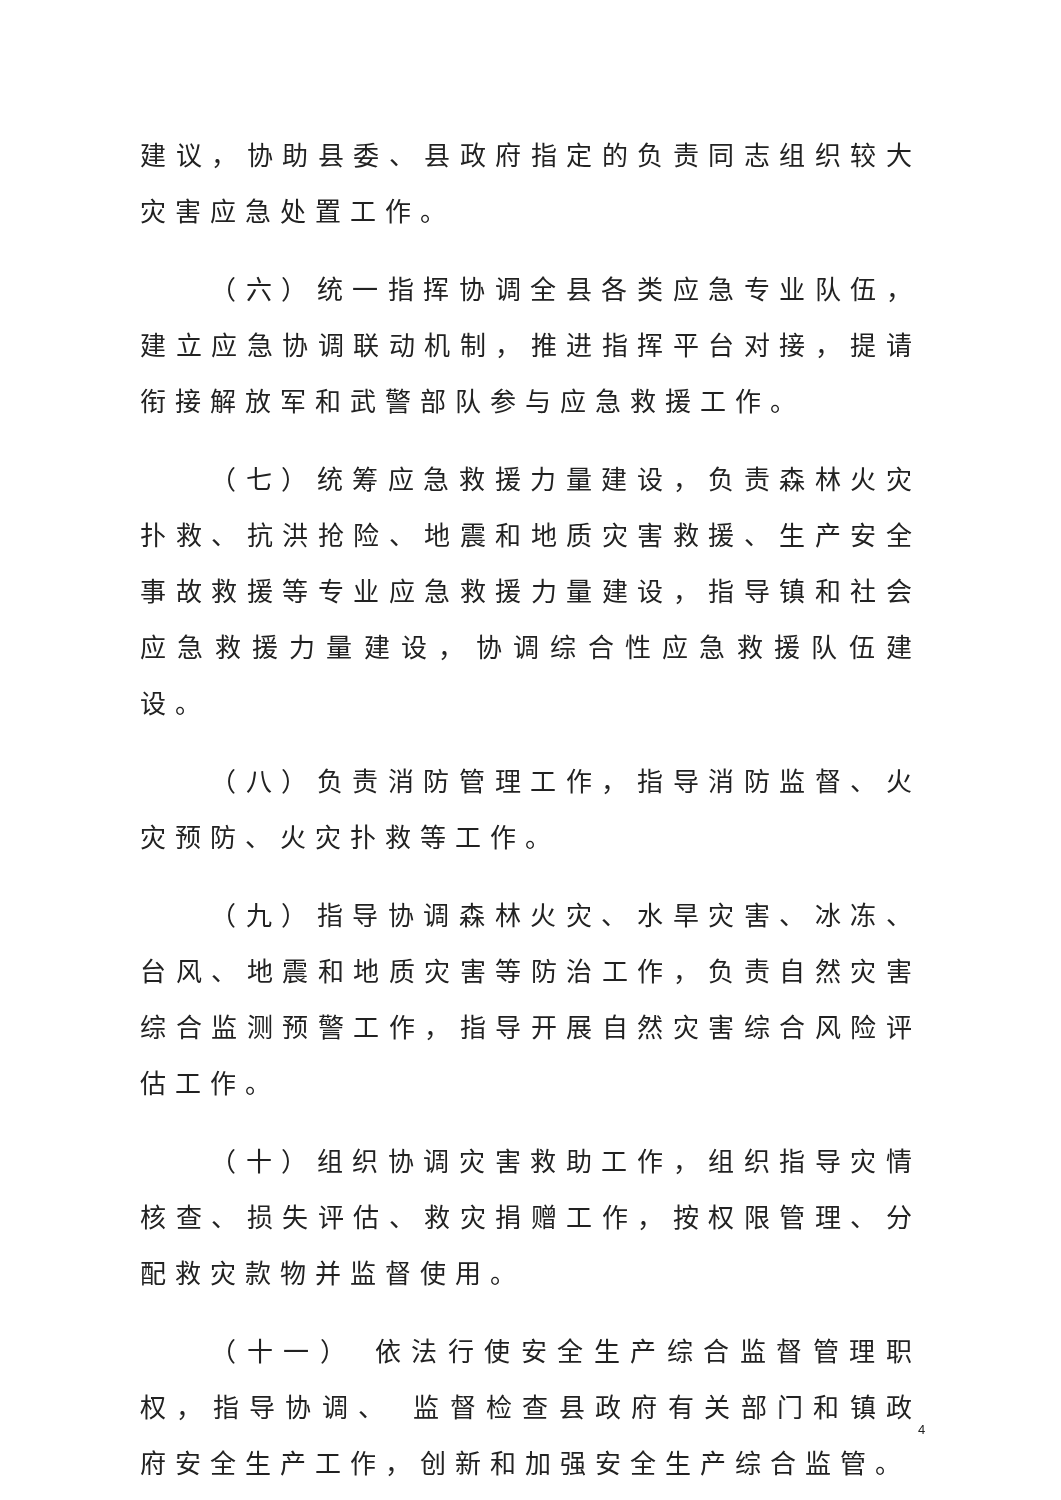建议，协助县委、县政府指定的负责同志组织较大灾害应急处置工作。
（六）统一指挥协调全县各类应急专业队伍，建立应急协调联动机制，推进指挥平台对接，提请衔接解放军和武警部队参与应急救援工作。
（七）统筹应急救援力量建设，负责森林火灾扑救、抗洪抢险、地震和地质灾害救援、生产安全事故救援等专业应急救援力量建设，指导镇和社会应急救援力量建设，协调综合性应急救援队伍建设。
（八）负责消防管理工作，指导消防监督、火灾预防、火灾扑救等工作。
（九）指导协调森林火灾、水旱灾害、冰冻、台风、地震和地质灾害等防治工作，负责自然灾害综合监测预警工作，指导开展自然灾害综合风险评估工作。
（十）组织协调灾害救助工作，组织指导灾情核查、损失评估、救灾捐赠工作，按权限管理、分配救灾款物并监督使用。
（十一） 依法行使安全生产综合监督管理职权，指导协调、 监督检查县政府有关部门和镇政府安全生产工作，创新和加强安全生产综合监管。
4